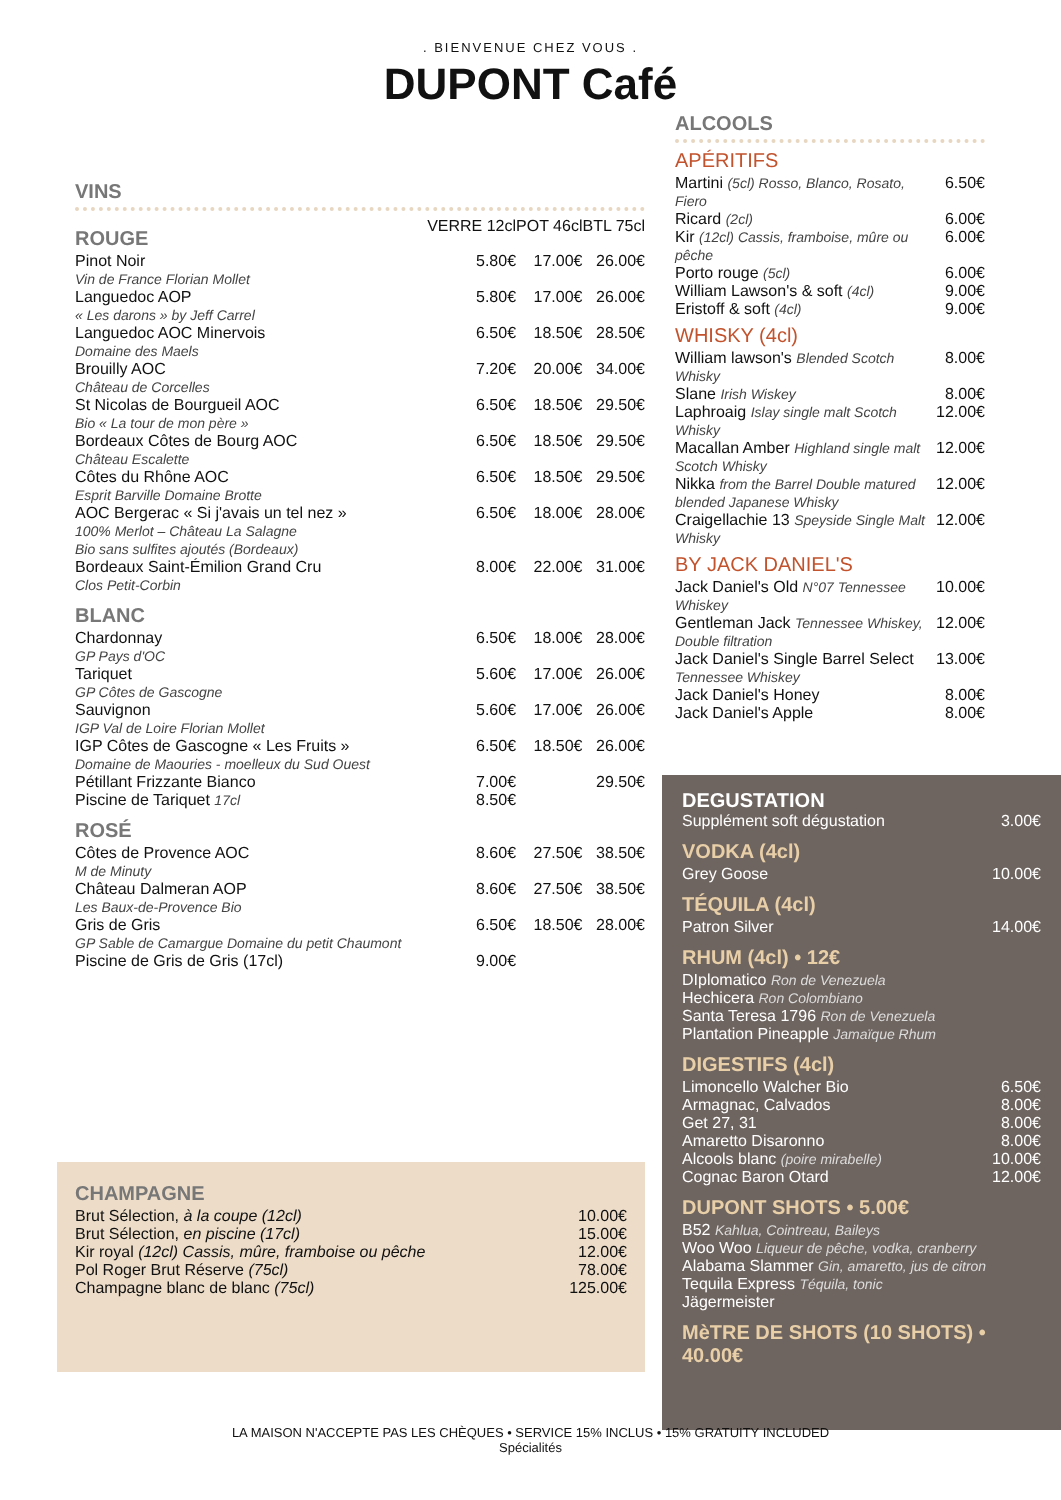. BIENVENUE CHEZ VOUS .
DUPONT Café
VINS
| ROUGE | VERRE 12cl | POT 46cl | BTL 75cl |
| Pinot Noir Vin de France Florian Mollet | 5.80€ | 17.00€ | 26.00€ |
| Languedoc AOP « Les darons » by Jeff Carrel | 5.80€ | 17.00€ | 26.00€ |
| Languedoc AOC Minervois Domaine des Maels | 6.50€ | 18.50€ | 28.50€ |
| Brouilly AOC Château de Corcelles | 7.20€ | 20.00€ | 34.00€ |
| St Nicolas de Bourgueil AOC Bio « La tour de mon père » | 6.50€ | 18.50€ | 29.50€ |
| Bordeaux Côtes de Bourg AOC Château Escalette | 6.50€ | 18.50€ | 29.50€ |
| Côtes du Rhône AOC Esprit Barville Domaine Brotte | 6.50€ | 18.50€ | 29.50€ |
| AOC Bergerac « Si j'avais un tel nez » 100% Merlot – Château La Salagne Bio sans sulfites ajoutés (Bordeaux) | 6.50€ | 18.00€ | 28.00€ |
| Bordeaux Saint-Émilion Grand Cru Clos Petit-Corbin | 8.00€ | 22.00€ | 31.00€ |
| BLANC | | | |
| Chardonnay GP Pays d'OC | 6.50€ | 18.00€ | 28.00€ |
| Tariquet GP Côtes de Gascogne | 5.60€ | 17.00€ | 26.00€ |
| Sauvignon IGP Val de Loire Florian Mollet | 5.60€ | 17.00€ | 26.00€ |
| IGP Côtes de Gascogne « Les Fruits » Domaine de Maouries - moelleux du Sud Ouest | 6.50€ | 18.50€ | 26.00€ |
| Pétillant Frizzante Bianco | 7.00€ | | 29.50€ |
| Piscine de Tariquet 17cl | 8.50€ | | |
| ROSÉ | | | |
| Côtes de Provence AOC M de Minuty | 8.60€ | 27.50€ | 38.50€ |
| Château Dalmeran AOP Les Baux-de-Provence Bio | 8.60€ | 27.50€ | 38.50€ |
| Gris de Gris GP Sable de Camargue Domaine du petit Chaumont | 6.50€ | 18.50€ | 28.00€ |
| Piscine de Gris de Gris (17cl) | 9.00€ | | |
CHAMPAGNE
| Brut Sélection, à la coupe (12cl) | 10.00€ |
| Brut Sélection, en piscine (17cl) | 15.00€ |
| Kir royal (12cl) Cassis, mûre, framboise ou pêche | 12.00€ |
| Pol Roger Brut Réserve (75cl) | 78.00€ |
| Champagne blanc de blanc (75cl) | 125.00€ |
ALCOOLS
APÉRITIFS
| Martini (5cl) Rosso, Blanco, Rosato, Fiero | 6.50€ |
| Ricard (2cl) | 6.00€ |
| Kir (12cl) Cassis, framboise, mûre ou pêche | 6.00€ |
| Porto rouge (5cl) | 6.00€ |
| William Lawson's & soft (4cl) | 9.00€ |
| Eristoff & soft (4cl) | 9.00€ |
WHISKY (4cl)
| William lawson's Blended Scotch Whisky | 8.00€ |
| Slane Irish Wiskey | 8.00€ |
| Laphroaig Islay single malt Scotch Whisky | 12.00€ |
| Macallan Amber Highland single malt Scotch Whisky | 12.00€ |
| Nikka from the Barrel Double matured blended Japanese Whisky | 12.00€ |
| Craigellachie 13 Speyside Single Malt Whisky | 12.00€ |
BY JACK DANIEL'S
| Jack Daniel's Old N°07 Tennessee Whiskey | 10.00€ |
| Gentleman Jack Tennessee Whiskey, Double filtration | 12.00€ |
| Jack Daniel's Single Barrel Select Tennessee Whiskey | 13.00€ |
| Jack Daniel's Honey | 8.00€ |
| Jack Daniel's Apple | 8.00€ |
DEGUSTATION
| Supplément soft dégustation | 3.00€ |
VODKA (4cl)
| Grey Goose | 10.00€ |
TÉQUILA (4cl)
| Patron Silver | 14.00€ |
RHUM (4cl) • 12€
DIplomatico Ron de Venezuela
Hechicera Ron Colombiano
Santa Teresa 1796 Ron de Venezuela
Plantation Pineapple Jamaïque Rhum
DIGESTIFS (4cl)
| Limoncello Walcher Bio | 6.50€ |
| Armagnac, Calvados | 8.00€ |
| Get 27, 31 | 8.00€ |
| Amaretto Disaronno | 8.00€ |
| Alcools blanc (poire mirabelle) | 10.00€ |
| Cognac Baron Otard | 12.00€ |
DUPONT SHOTS • 5.00€
B52 Kahlua, Cointreau, Baileys
Woo Woo Liqueur de pêche, vodka, cranberry
Alabama Slammer Gin, amaretto, jus de citron
Tequila Express Téquila, tonic
Jägermeister
MèTRE DE SHOTS (10 SHOTS) • 40.00€
LA MAISON N'ACCEPTE PAS LES CHÈQUES • SERVICE 15% INCLUS • 15% GRATUITY INCLUDED
Spécialités